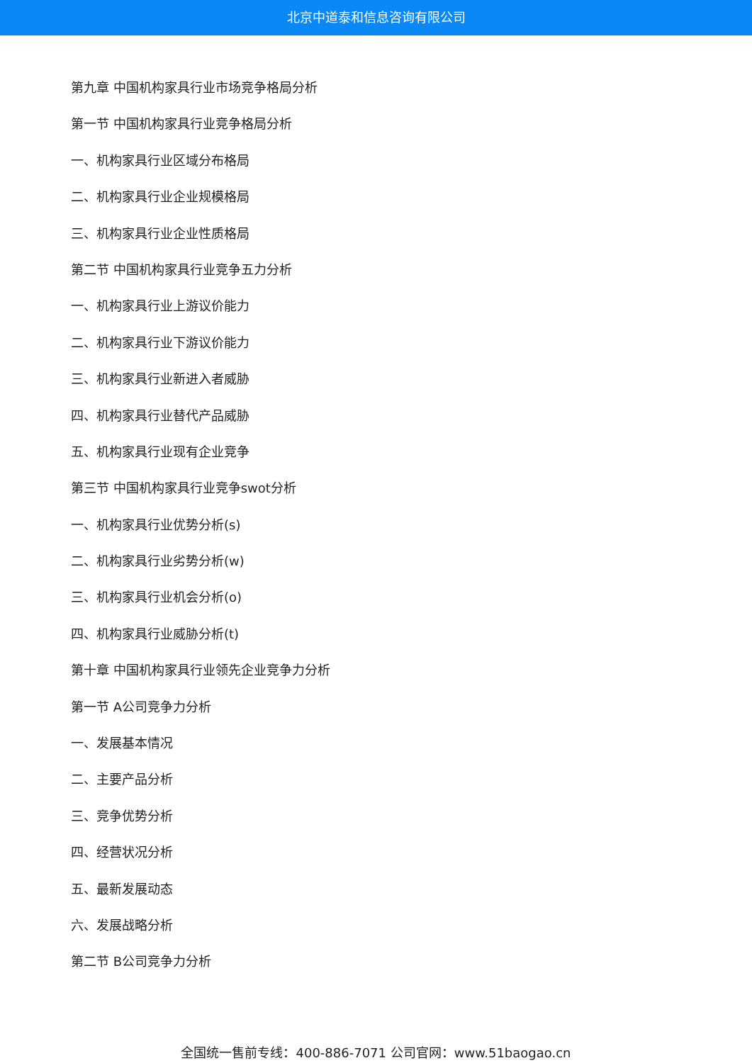北京中道泰和信息咨询有限公司
第九章 中国机构家具行业市场竞争格局分析
第一节 中国机构家具行业竞争格局分析
一、机构家具行业区域分布格局
二、机构家具行业企业规模格局
三、机构家具行业企业性质格局
第二节 中国机构家具行业竞争五力分析
一、机构家具行业上游议价能力
二、机构家具行业下游议价能力
三、机构家具行业新进入者威胁
四、机构家具行业替代产品威胁
五、机构家具行业现有企业竞争
第三节 中国机构家具行业竞争swot分析
一、机构家具行业优势分析(s)
二、机构家具行业劣势分析(w)
三、机构家具行业机会分析(o)
四、机构家具行业威胁分析(t)
第十章 中国机构家具行业领先企业竞争力分析
第一节 A公司竞争力分析
一、发展基本情况
二、主要产品分析
三、竞争优势分析
四、经营状况分析
五、最新发展动态
六、发展战略分析
第二节 B公司竞争力分析
全国统一售前专线：400-886-7071 公司官网：www.51baogao.cn